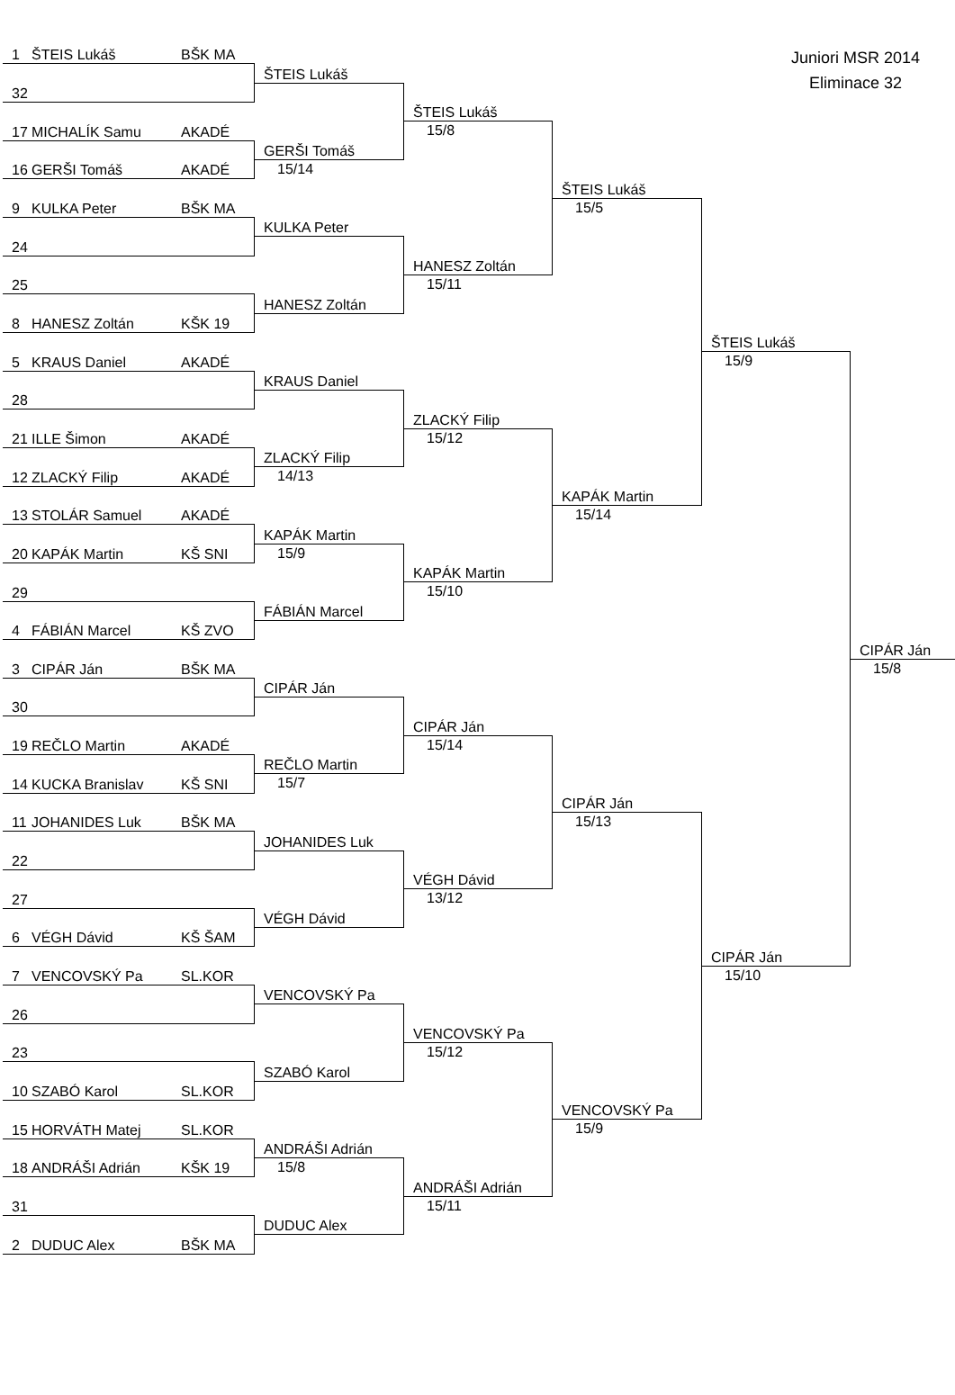Juniori MSR 2014
Eliminace 32
1 ŠTEIS Lukáš BŠK MA
ŠTEIS Lukáš
32
ŠTEIS Lukáš
15/8
17 MICHALÍK Samu AKADÉ
GERŠI Tomáš
16 GERŠI Tomáš AKADÉ
15/14
ŠTEIS Lukáš
15/5
9 KULKA Peter BŠK MA
KULKA Peter
24
HANESZ Zoltán
15/11
25
HANESZ Zoltán
8 HANESZ Zoltán KŠK 19
ŠTEIS Lukáš
15/9
5 KRAUS Daniel AKADÉ
KRAUS Daniel
28
ZLACKÝ Filip
15/12
21 ILLE Šimon AKADÉ
ZLACKÝ Filip
12 ZLACKÝ Filip AKADÉ
14/13
KAPÁK Martin
15/14
13 STOLÁR Samuel AKADÉ
KAPÁK Martin
20 KAPÁK Martin KŠ SNI
15/9
KAPÁK Martin
15/10
29
FÁBIÁN Marcel
4 FÁBIÁN Marcel KŠ ZVO
CIPÁR Ján
15/8
3 CIPÁR Ján BŠK MA
CIPÁR Ján
30
CIPÁR Ján
15/14
19 REČLO Martin AKADÉ
REČLO Martin
14 KUCKA Branislav KŠ SNI
15/7
CIPÁR Ján
15/13
11 JOHANIDES Luk BŠK MA
JOHANIDES Luk
22
VÉGH Dávid
13/12
27
VÉGH Dávid
6 VÉGH Dávid KŠ ŠAM
CIPÁR Ján
15/10
7 VENCOVSKÝ Pa SL.KOR
VENCOVSKÝ Pa
26
VENCOVSKÝ Pa
15/12
23
SZABÓ Karol
10 SZABÓ Karol SL.KOR
VENCOVSKÝ Pa
15/9
15 HORVÁTH Matej SL.KOR
ANDRÁŠI Adrián
18 ANDRÁŠI Adrián KŠK 19
15/8
ANDRÁŠI Adrián
15/11
31
DUDUC Alex
2 DUDUC Alex BŠK MA